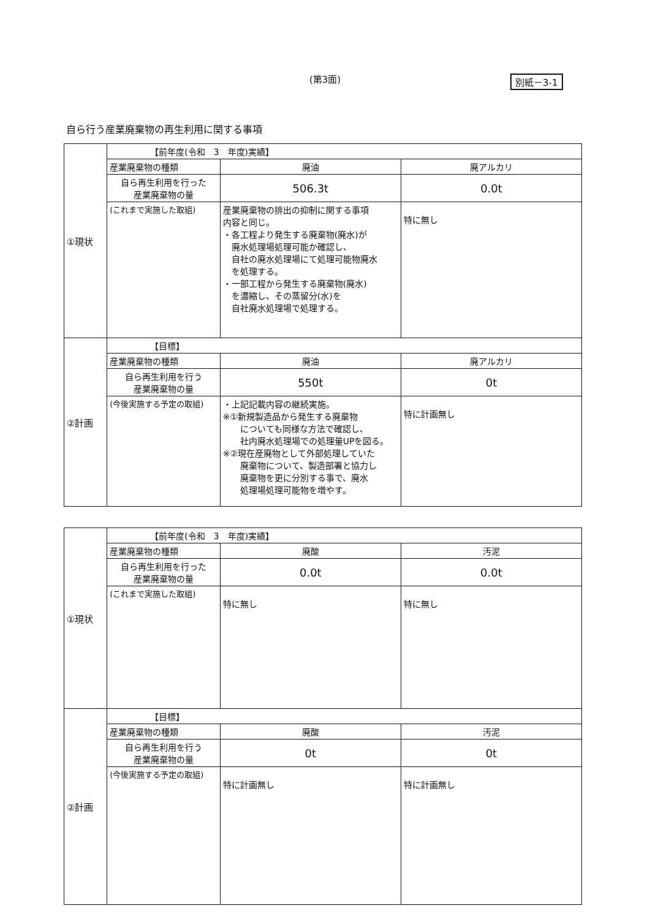(第3面)
別紙－3-1
自ら行う産業廃棄物の再生利用に関する事項
| ①現状 | 【前年度(令和 3 年度)実績】 | | |
| | 産業廃棄物の種類 | 廃油 | 廃アルカリ |
| | 自ら再生利用を行った 産業廃棄物の量 | 506.3t | 0.0t |
| | (これまで実施した取組) | 産業廃棄物の排出の抑制に関する事項 内容と同じ。 ・各工程より発生する廃棄物(廃水)が 廃水処理場処理可能か確認し、 自社の廃水処理場にて処理可能物廃水 を処理する。 ・一部工程から発生する廃棄物(廃水) を濃縮し、その蒸留分(水)を 自社廃水処理場で処理する。 | 特に無し |
| ②計画 | 【目標】 | | |
| | 産業廃棄物の種類 | 廃油 | 廃アルカリ |
| | 自ら再生利用を行う 産業廃棄物の量 | 550t | 0t |
| | (今後実施する予定の取組) | ・上記記載内容の継続実施。 ※①新規製造品から発生する廃棄物 についても同様な方法で確認し、 社内廃水処理場での処理量UPを図る。 ※②現在産廃物として外部処理していた 廃棄物について、製造部署と協力し 廃棄物を更に分別する事で、廃水 処理場処理可能物を増やす。 | 特に計画無し |
| ①現状 | 【前年度(令和 3 年度)実績】 | | |
| | 産業廃棄物の種類 | 廃酸 | 汚泥 |
| | 自ら再生利用を行った 産業廃棄物の量 | 0.0t | 0.0t |
| | (これまで実施した取組) | 特に無し | 特に無し |
| ②計画 | 【目標】 | | |
| | 産業廃棄物の種類 | 廃酸 | 汚泥 |
| | 自ら再生利用を行う 産業廃棄物の量 | 0t | 0t |
| | (今後実施する予定の取組) | 特に計画無し | 特に計画無し |